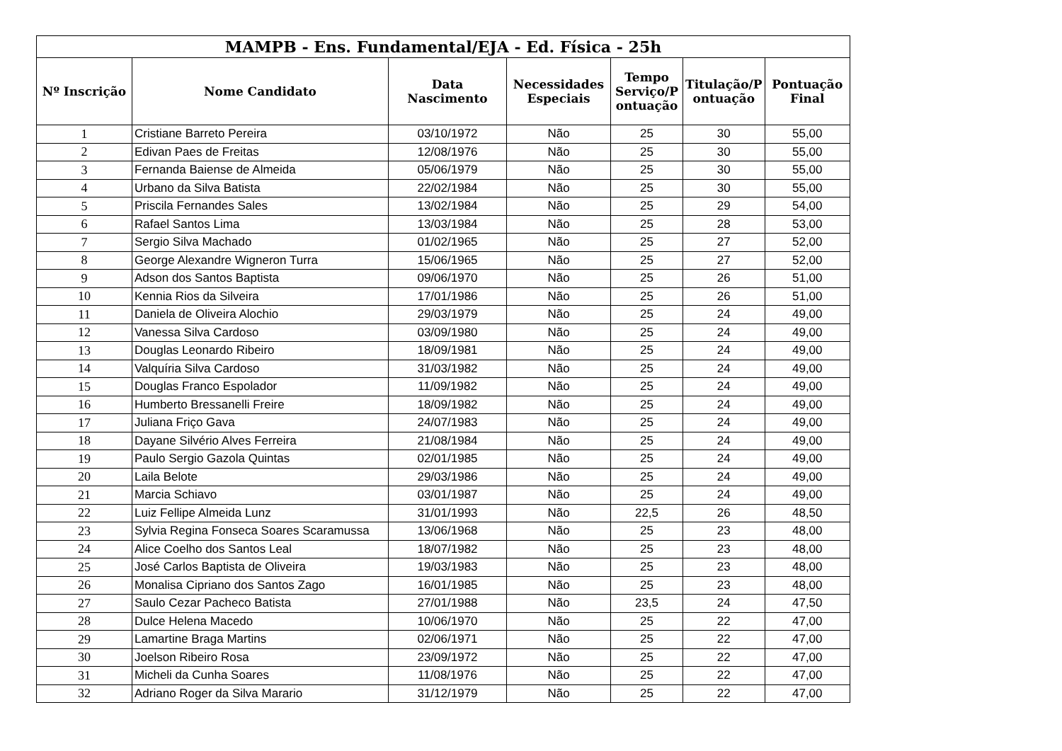| MAMPB - Ens. Fundamental/EJA - Ed. Física - 25h | | | | | | |
| --- | --- | --- | --- | --- | --- | --- |
| Nº Inscrição | Nome Candidato | Data Nascimento | Necessidades Especiais | Tempo Serviço/P ontuação | Titulação/P ontuação | Pontuação Final |
| 1 | Cristiane Barreto Pereira | 03/10/1972 | Não | 25 | 30 | 55,00 |
| 2 | Edivan Paes de Freitas | 12/08/1976 | Não | 25 | 30 | 55,00 |
| 3 | Fernanda Baiense de Almeida | 05/06/1979 | Não | 25 | 30 | 55,00 |
| 4 | Urbano da Silva Batista | 22/02/1984 | Não | 25 | 30 | 55,00 |
| 5 | Priscila Fernandes Sales | 13/02/1984 | Não | 25 | 29 | 54,00 |
| 6 | Rafael Santos Lima | 13/03/1984 | Não | 25 | 28 | 53,00 |
| 7 | Sergio Silva Machado | 01/02/1965 | Não | 25 | 27 | 52,00 |
| 8 | George Alexandre Wigneron Turra | 15/06/1965 | Não | 25 | 27 | 52,00 |
| 9 | Adson dos Santos Baptista | 09/06/1970 | Não | 25 | 26 | 51,00 |
| 10 | Kennia Rios da Silveira | 17/01/1986 | Não | 25 | 26 | 51,00 |
| 11 | Daniela de Oliveira Alochio | 29/03/1979 | Não | 25 | 24 | 49,00 |
| 12 | Vanessa Silva Cardoso | 03/09/1980 | Não | 25 | 24 | 49,00 |
| 13 | Douglas Leonardo Ribeiro | 18/09/1981 | Não | 25 | 24 | 49,00 |
| 14 | Valquíria Silva Cardoso | 31/03/1982 | Não | 25 | 24 | 49,00 |
| 15 | Douglas Franco Espolador | 11/09/1982 | Não | 25 | 24 | 49,00 |
| 16 | Humberto Bressanelli Freire | 18/09/1982 | Não | 25 | 24 | 49,00 |
| 17 | Juliana Friço Gava | 24/07/1983 | Não | 25 | 24 | 49,00 |
| 18 | Dayane Silvério Alves Ferreira | 21/08/1984 | Não | 25 | 24 | 49,00 |
| 19 | Paulo Sergio Gazola Quintas | 02/01/1985 | Não | 25 | 24 | 49,00 |
| 20 | Laila Belote | 29/03/1986 | Não | 25 | 24 | 49,00 |
| 21 | Marcia Schiavo | 03/01/1987 | Não | 25 | 24 | 49,00 |
| 22 | Luiz Fellipe Almeida Lunz | 31/01/1993 | Não | 22,5 | 26 | 48,50 |
| 23 | Sylvia Regina Fonseca Soares Scaramussa | 13/06/1968 | Não | 25 | 23 | 48,00 |
| 24 | Alice Coelho dos Santos Leal | 18/07/1982 | Não | 25 | 23 | 48,00 |
| 25 | José Carlos Baptista de Oliveira | 19/03/1983 | Não | 25 | 23 | 48,00 |
| 26 | Monalisa Cipriano dos Santos Zago | 16/01/1985 | Não | 25 | 23 | 48,00 |
| 27 | Saulo Cezar Pacheco Batista | 27/01/1988 | Não | 23,5 | 24 | 47,50 |
| 28 | Dulce Helena Macedo | 10/06/1970 | Não | 25 | 22 | 47,00 |
| 29 | Lamartine Braga Martins | 02/06/1971 | Não | 25 | 22 | 47,00 |
| 30 | Joelson Ribeiro Rosa | 23/09/1972 | Não | 25 | 22 | 47,00 |
| 31 | Micheli da Cunha Soares | 11/08/1976 | Não | 25 | 22 | 47,00 |
| 32 | Adriano Roger da Silva Marario | 31/12/1979 | Não | 25 | 22 | 47,00 |